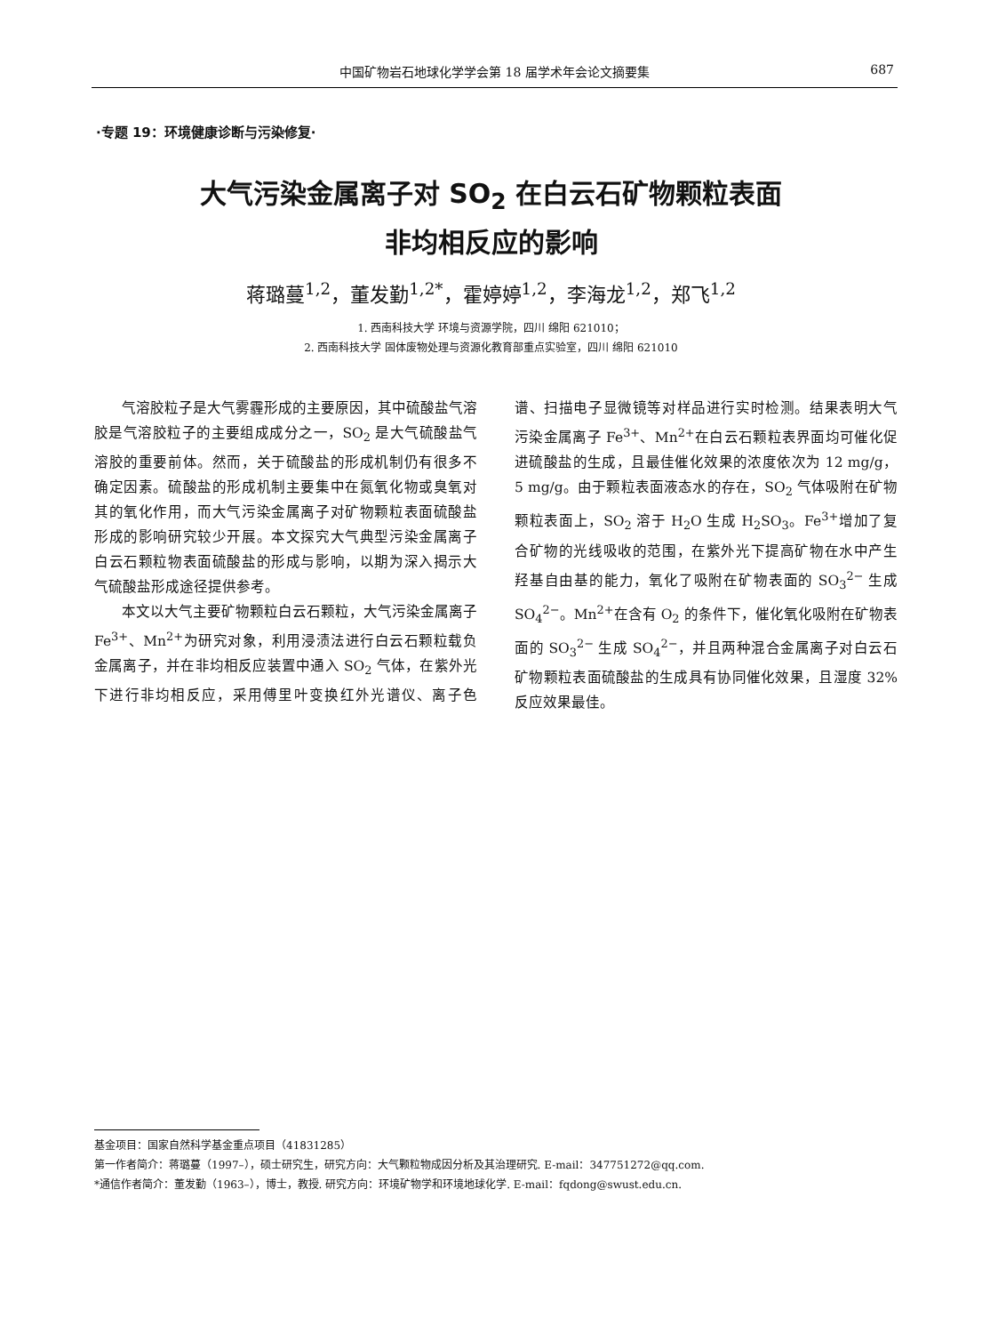中国矿物岩石地球化学学会第 18 届学术年会论文摘要集 687
·专题 19：环境健康诊断与污染修复·
大气污染金属离子对 SO<sub>2</sub> 在白云石矿物颗粒表面
非均相反应的影响
蒋璐蔓<sup>1,2</sup>，董发勤<sup>1,2*</sup>，霍婷婷<sup>1,2</sup>，李海龙<sup>1,2</sup>，郑飞<sup>1,2</sup>
1. 西南科技大学 环境与资源学院，四川 绵阳 621010；
2. 西南科技大学 固体废物处理与资源化教育部重点实验室，四川 绵阳 621010
气溶胶粒子是大气雾霾形成的主要原因，其中硫酸盐气溶胶是气溶胶粒子的主要组成成分之一，SO<sub>2</sub> 是大气硫酸盐气溶胶的重要前体。然而，关于硫酸盐的形成机制仍有很多不确定因素。硫酸盐的形成机制主要集中在氮氧化物或臭氧对其的氧化作用，而大气污染金属离子对矿物颗粒表面硫酸盐形成的影响研究较少开展。本文探究大气典型污染金属离子白云石颗粒物表面硫酸盐的形成与影响，以期为深入揭示大气硫酸盐形成途径提供参考。
本文以大气主要矿物颗粒白云石颗粒，大气污染金属离子 Fe<sup>3+</sup>、Mn<sup>2+</sup>为研究对象，利用浸渍法进行白云石颗粒载负金属离子，并在非均相反应装置中通入 SO<sub>2</sub> 气体，在紫外光下进行非均相反应，采用傅里叶变换红外光谱仪、离子色谱、扫描电子显微镜等对样品进行实时检测。结果表明大气污染金属离子 Fe<sup>3+</sup>、Mn<sup>2+</sup>在白云石颗粒表界面均可催化促进硫酸盐的生成，且最佳催化效果的浓度依次为 12 mg/g，5 mg/g。由于颗粒表面液态水的存在，SO<sub>2</sub> 气体吸附在矿物颗粒表面上，SO<sub>2</sub> 溶于 H<sub>2</sub>O 生成 H<sub>2</sub>SO<sub>3</sub>。Fe<sup>3+</sup>增加了复合矿物的光线吸收的范围，在紫外光下提高矿物在水中产生羟基自由基的能力，氧化了吸附在矿物表面的 SO<sub>3</sub><sup>2−</sup> 生成 SO<sub>4</sub><sup>2−</sup>。Mn<sup>2+</sup>在含有 O<sub>2</sub> 的条件下，催化氧化吸附在矿物表面的 SO<sub>3</sub><sup>2−</sup> 生成 SO<sub>4</sub><sup>2−</sup>，并且两种混合金属离子对白云石矿物颗粒表面硫酸盐的生成具有协同催化效果，且湿度 32%反应效果最佳。
基金项目：国家自然科学基金重点项目（41831285）
第一作者简介：蒋璐蔓（1997–），硕士研究生，研究方向：大气颗粒物成因分析及其治理研究. E-mail：347751272@qq.com.
*通信作者简介：董发勤（1963–），博士，教授. 研究方向：环境矿物学和环境地球化学. E-mail：fqdong@swust.edu.cn.